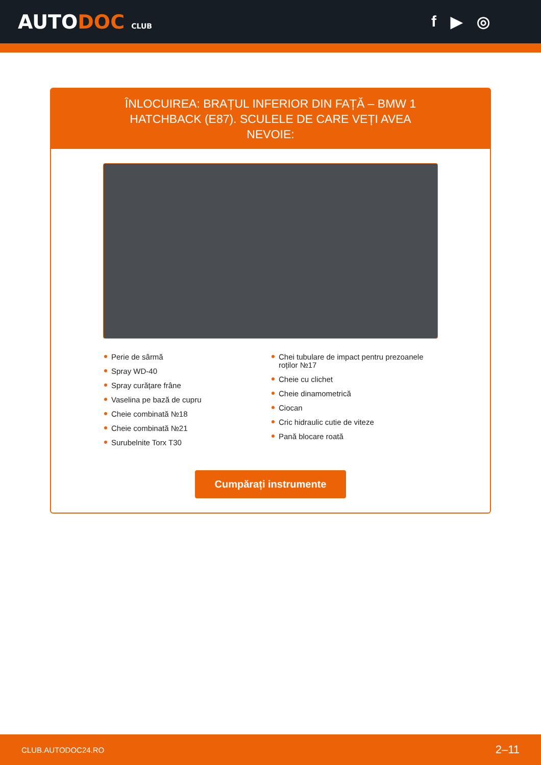AUTODOC CLUB
f ▶ ◎
ÎNLOCUIREA: BRAȚUL INFERIOR DIN FAȚĂ – BMW 1 HATCHBACK (E87). SCULELE DE CARE VEȚI AVEA NEVOIE:
Perie de sârmă
Spray WD-40
Spray curățare frâne
Vaselina pe bază de cupru
Cheie combinată №18
Cheie combinată №21
Surubelnite Torx T30
Chei tubulare de impact pentru prezoanele roților №17
Cheie cu clichet
Cheie dinamometrică
Ciocan
Cric hidraulic cutie de viteze
Pană blocare roată
Cumpărați instrumente
CLUB.AUTODOC24.RO 2–11